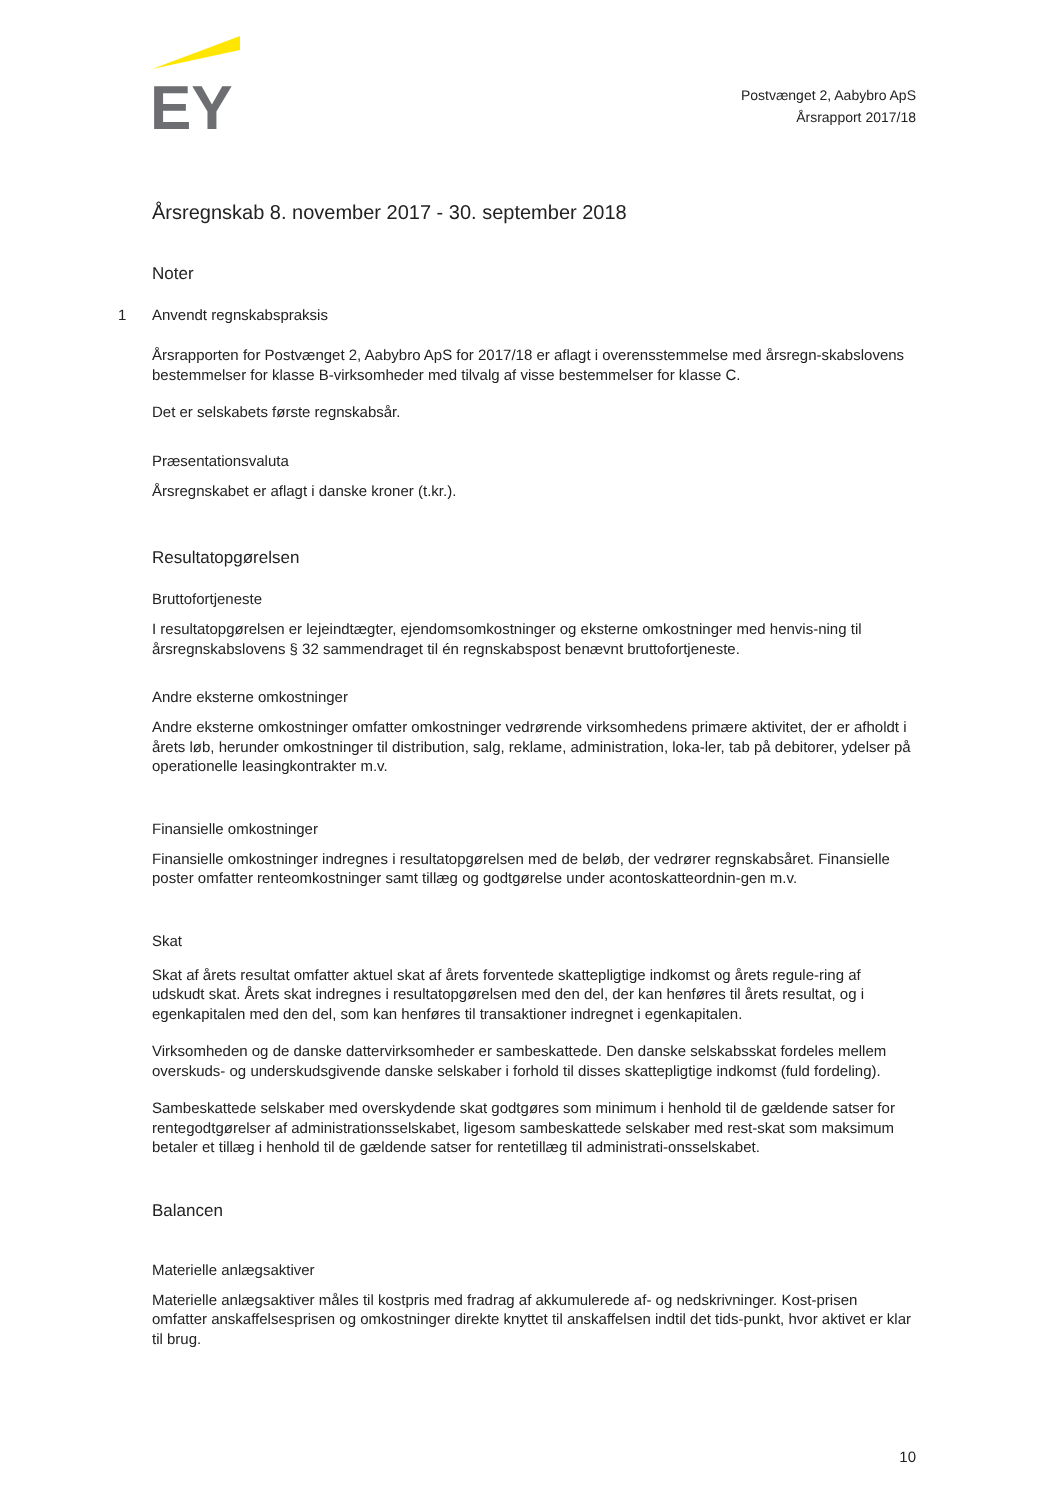EY
Postvænget 2, Aabybro ApS
Årsrapport 2017/18
Årsregnskab 8. november 2017 - 30. september 2018
Noter
1 Anvendt regnskabspraksis
Årsrapporten for Postvænget 2, Aabybro ApS for 2017/18 er aflagt i overensstemmelse med årsregn-skabslovens bestemmelser for klasse B-virksomheder med tilvalg af visse bestemmelser for klasse C.
Det er selskabets første regnskabsår.
Præsentationsvaluta
Årsregnskabet er aflagt i danske kroner (t.kr.).
Resultatopgørelsen
Bruttofortjeneste
I resultatopgørelsen er lejeindtægter, ejendomsomkostninger og eksterne omkostninger med henvis-ning til årsregnskabslovens § 32 sammendraget til én regnskabspost benævnt bruttofortjeneste.
Andre eksterne omkostninger
Andre eksterne omkostninger omfatter omkostninger vedrørende virksomhedens primære aktivitet, der er afholdt i årets løb, herunder omkostninger til distribution, salg, reklame, administration, loka-ler, tab på debitorer, ydelser på operationelle leasingkontrakter m.v.
Finansielle omkostninger
Finansielle omkostninger indregnes i resultatopgørelsen med de beløb, der vedrører regnskabsåret. Finansielle poster omfatter renteomkostninger samt tillæg og godtgørelse under acontoskatteordnin-gen m.v.
Skat
Skat af årets resultat omfatter aktuel skat af årets forventede skattepligtige indkomst og årets regule-ring af udskudt skat. Årets skat indregnes i resultatopgørelsen med den del, der kan henføres til årets resultat, og i egenkapitalen med den del, som kan henføres til transaktioner indregnet i egenkapitalen.
Virksomheden og de danske dattervirksomheder er sambeskattede. Den danske selskabsskat fordeles mellem overskuds- og underskudsgivende danske selskaber i forhold til disses skattepligtige indkomst (fuld fordeling).
Sambeskattede selskaber med overskydende skat godtgøres som minimum i henhold til de gældende satser for rentegodtgørelser af administrationsselskabet, ligesom sambeskattede selskaber med rest-skat som maksimum betaler et tillæg i henhold til de gældende satser for rentetillæg til administrati-onsselskabet.
Balancen
Materielle anlægsaktiver
Materielle anlægsaktiver måles til kostpris med fradrag af akkumulerede af- og nedskrivninger. Kost-prisen omfatter anskaffelsesprisen og omkostninger direkte knyttet til anskaffelsen indtil det tids-punkt, hvor aktivet er klar til brug.
10